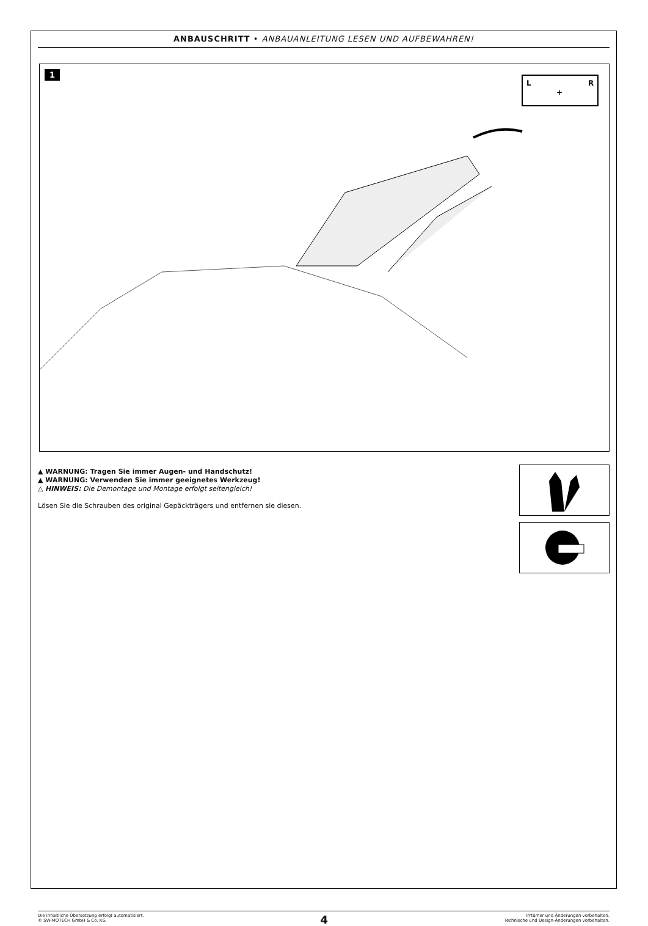ANBAUSCHRITT • ANBAUANLEITUNG LESEN UND AUFBEWAHREN!
1
L
R
+
▲ WARNUNG: Tragen Sie immer Augen- und Handschutz!
▲ WARNUNG: Verwenden Sie immer geeignetes Werkzeug!
△ HINWEIS: Die Demontage und Montage erfolgt seitengleich!
Lösen Sie die Schrauben des original Gepäckträgers und entfernen sie diesen.
Die inhaltliche Übersetzung erfolgt automatisiert.
© SW-MOTECH GmbH & Co. KG
4
Irrtümer und Änderungen vorbehalten.
Technische und Design-Änderungen vorbehalten.